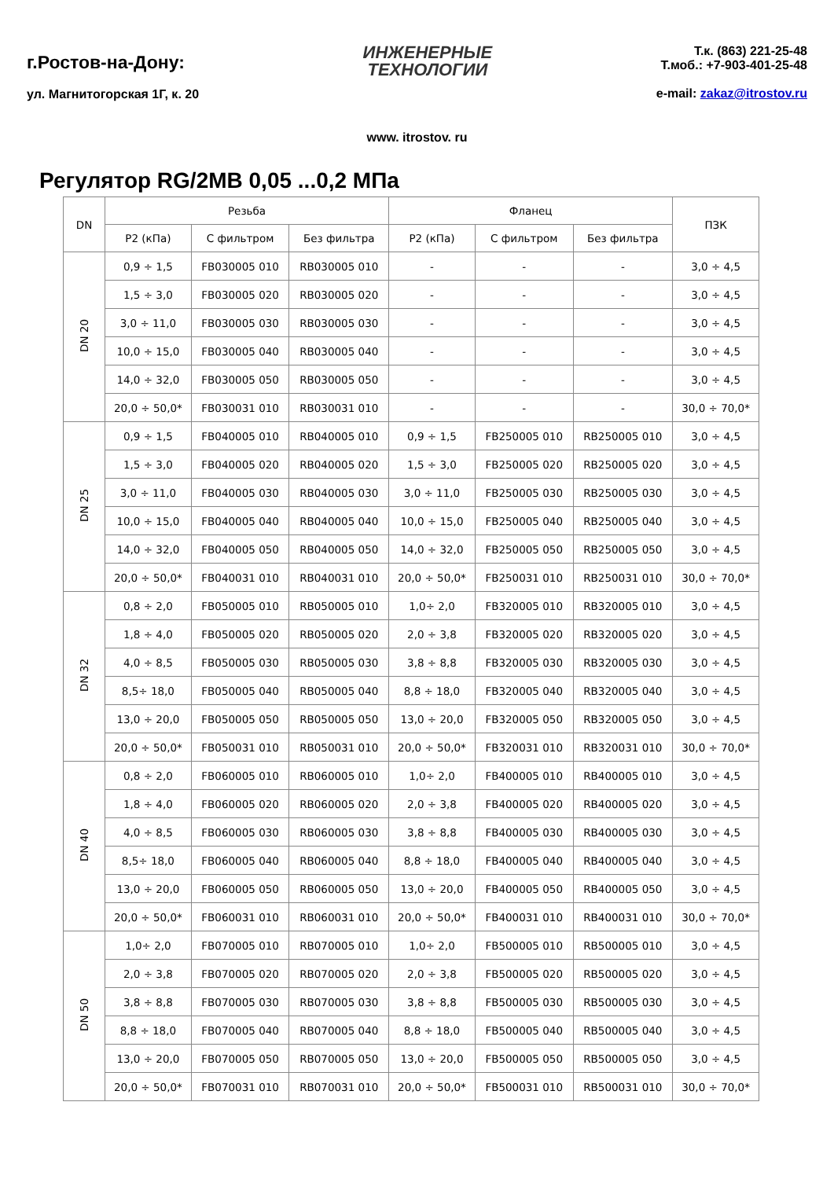г.Ростов-на-Дону:
ул. Магнитогорская 1Г, к. 20
ИНЖЕНЕРНЫЕ
ТЕХНОЛОГИИ
Т.к. (863) 221-25-48
Т.моб.: +7-903-401-25-48
e-mail: zakaz@itrostov.ru
www. itrostov. ru
Регулятор RG/2MB 0,05 ...0,2 МПа
| DN | Резьба | | | Фланец | | | ПЗК |
| --- | --- | --- | --- | --- | --- | --- | --- |
| | P2 (кПа) | С фильтром | Без фильтра | P2 (кПа) | С фильтром | Без фильтра | |
| DN 20 | 0,9 ÷ 1,5 | FB030005 010 | RB030005 010 | - | - | - | 3,0 ÷ 4,5 |
| | 1,5 ÷ 3,0 | FB030005 020 | RB030005 020 | - | - | - | 3,0 ÷ 4,5 |
| | 3,0 ÷ 11,0 | FB030005 030 | RB030005 030 | - | - | - | 3,0 ÷ 4,5 |
| | 10,0 ÷ 15,0 | FB030005 040 | RB030005 040 | - | - | - | 3,0 ÷ 4,5 |
| | 14,0 ÷ 32,0 | FB030005 050 | RB030005 050 | - | - | - | 3,0 ÷ 4,5 |
| | 20,0 ÷ 50,0* | FB030031 010 | RB030031 010 | - | - | - | 30,0 ÷ 70,0* |
| DN 25 | 0,9 ÷ 1,5 | FB040005 010 | RB040005 010 | 0,9 ÷ 1,5 | FB250005 010 | RB250005 010 | 3,0 ÷ 4,5 |
| | 1,5 ÷ 3,0 | FB040005 020 | RB040005 020 | 1,5 ÷ 3,0 | FB250005 020 | RB250005 020 | 3,0 ÷ 4,5 |
| | 3,0 ÷ 11,0 | FB040005 030 | RB040005 030 | 3,0 ÷ 11,0 | FB250005 030 | RB250005 030 | 3,0 ÷ 4,5 |
| | 10,0 ÷ 15,0 | FB040005 040 | RB040005 040 | 10,0 ÷ 15,0 | FB250005 040 | RB250005 040 | 3,0 ÷ 4,5 |
| | 14,0 ÷ 32,0 | FB040005 050 | RB040005 050 | 14,0 ÷ 32,0 | FB250005 050 | RB250005 050 | 3,0 ÷ 4,5 |
| | 20,0 ÷ 50,0* | FB040031 010 | RB040031 010 | 20,0 ÷ 50,0* | FB250031 010 | RB250031 010 | 30,0 ÷ 70,0* |
| DN 32 | 0,8 ÷ 2,0 | FB050005 010 | RB050005 010 | 1,0÷ 2,0 | FB320005 010 | RB320005 010 | 3,0 ÷ 4,5 |
| | 1,8 ÷ 4,0 | FB050005 020 | RB050005 020 | 2,0 ÷ 3,8 | FB320005 020 | RB320005 020 | 3,0 ÷ 4,5 |
| | 4,0 ÷ 8,5 | FB050005 030 | RB050005 030 | 3,8 ÷ 8,8 | FB320005 030 | RB320005 030 | 3,0 ÷ 4,5 |
| | 8,5÷ 18,0 | FB050005 040 | RB050005 040 | 8,8 ÷ 18,0 | FB320005 040 | RB320005 040 | 3,0 ÷ 4,5 |
| | 13,0 ÷ 20,0 | FB050005 050 | RB050005 050 | 13,0 ÷ 20,0 | FB320005 050 | RB320005 050 | 3,0 ÷ 4,5 |
| | 20,0 ÷ 50,0* | FB050031 010 | RB050031 010 | 20,0 ÷ 50,0* | FB320031 010 | RB320031 010 | 30,0 ÷ 70,0* |
| DN 40 | 0,8 ÷ 2,0 | FB060005 010 | RB060005 010 | 1,0÷ 2,0 | FB400005 010 | RB400005 010 | 3,0 ÷ 4,5 |
| | 1,8 ÷ 4,0 | FB060005 020 | RB060005 020 | 2,0 ÷ 3,8 | FB400005 020 | RB400005 020 | 3,0 ÷ 4,5 |
| | 4,0 ÷ 8,5 | FB060005 030 | RB060005 030 | 3,8 ÷ 8,8 | FB400005 030 | RB400005 030 | 3,0 ÷ 4,5 |
| | 8,5÷ 18,0 | FB060005 040 | RB060005 040 | 8,8 ÷ 18,0 | FB400005 040 | RB400005 040 | 3,0 ÷ 4,5 |
| | 13,0 ÷ 20,0 | FB060005 050 | RB060005 050 | 13,0 ÷ 20,0 | FB400005 050 | RB400005 050 | 3,0 ÷ 4,5 |
| | 20,0 ÷ 50,0* | FB060031 010 | RB060031 010 | 20,0 ÷ 50,0* | FB400031 010 | RB400031 010 | 30,0 ÷ 70,0* |
| DN 50 | 1,0÷ 2,0 | FB070005 010 | RB070005 010 | 1,0÷ 2,0 | FB500005 010 | RB500005 010 | 3,0 ÷ 4,5 |
| | 2,0 ÷ 3,8 | FB070005 020 | RB070005 020 | 2,0 ÷ 3,8 | FB500005 020 | RB500005 020 | 3,0 ÷ 4,5 |
| | 3,8 ÷ 8,8 | FB070005 030 | RB070005 030 | 3,8 ÷ 8,8 | FB500005 030 | RB500005 030 | 3,0 ÷ 4,5 |
| | 8,8 ÷ 18,0 | FB070005 040 | RB070005 040 | 8,8 ÷ 18,0 | FB500005 040 | RB500005 040 | 3,0 ÷ 4,5 |
| | 13,0 ÷ 20,0 | FB070005 050 | RB070005 050 | 13,0 ÷ 20,0 | FB500005 050 | RB500005 050 | 3,0 ÷ 4,5 |
| | 20,0 ÷ 50,0* | FB070031 010 | RB070031 010 | 20,0 ÷ 50,0* | FB500031 010 | RB500031 010 | 30,0 ÷ 70,0* |